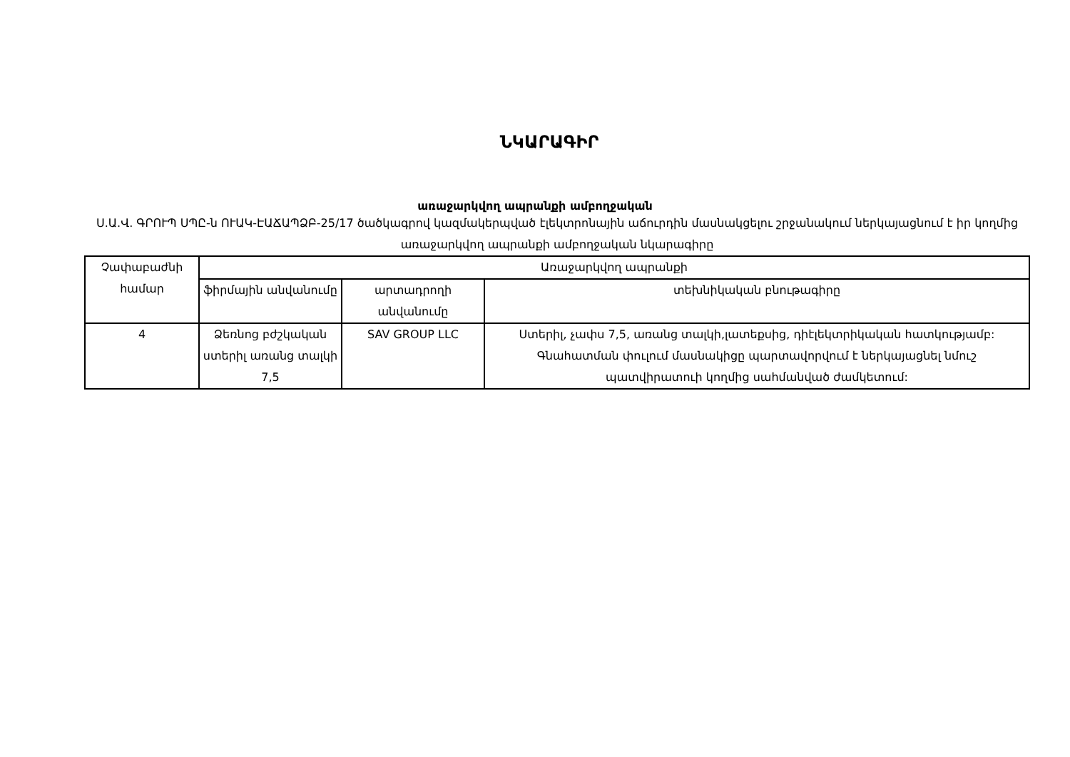ՆԿԱՐԱԳԻՐ
առաջարկվող ապրանքի ամբողջական
Ս.Ա.Վ. ԳՐՈՒՊ ՍՊԸ-ն ՈՒԱԿ-ԷԱՃԱՊՁԲ-25/17 ծածկագրով կազմակերպված էլեկտրոնային աճուրդին մասնակցելու շրջանակում ներկայացնում է իր կողմից առաջարկվող ապրանքի ամբողջական նկարագիրը
| Չափաբաժնի համար | Առաջարկվող ապրանքի | | |
| --- | --- | --- | --- |
| | ֆիրմային անվանումը | արտադրողի անվանումը | տեխնիկական բնութագիրը |
| 4 | Ձեռնոց բժշկական ստերիլ առանց տալկի 7,5 | SAV GROUP LLC | Ստերիլ, չափս 7,5, առանց տալկի,լատեքսից, դիէլեկտրիկական հատկությամբ: Գնահատման փուլում մասնակիցը պարտավորվում է ներկայացնել նմուշ պատվիրատուի կողմից սահմանված ժամկետում: |